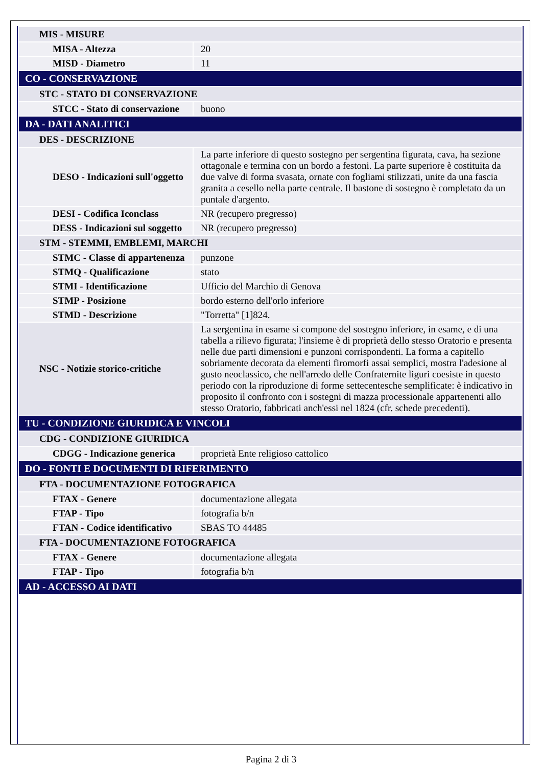| MIS - MISURE | |
| MISA - Altezza | 20 |
| MISD - Diametro | 11 |
| CO - CONSERVAZIONE | |
| STC - STATO DI CONSERVAZIONE | |
| STCC - Stato di conservazione | buono |
| DA - DATI ANALITICI | |
| DES - DESCRIZIONE | |
| DESO - Indicazioni sull'oggetto | La parte inferiore di questo sostegno per sergentina figurata, cava, ha sezione ottagonale e termina con un bordo a festoni. La parte superiore è costituita da due valve di forma svasata, ornate con fogliami stilizzati, unite da una fascia granita a cesello nella parte centrale. Il bastone di sostegno è completato da un puntale d'argento. |
| DESI - Codifica Iconclass | NR (recupero pregresso) |
| DESS - Indicazioni sul soggetto | NR (recupero pregresso) |
| STM - STEMMI, EMBLEMI, MARCHI | |
| STMC - Classe di appartenenza | punzone |
| STMQ - Qualificazione | stato |
| STMI - Identificazione | Ufficio del Marchio di Genova |
| STMP - Posizione | bordo esterno dell'orlo inferiore |
| STMD - Descrizione | "Torretta" [1]824. |
| NSC - Notizie storico-critiche | La sergentina in esame si compone del sostegno inferiore, in esame, e di una tabella a rilievo figurata; l'insieme è di proprietà dello stesso Oratorio e presenta nelle due parti dimensioni e punzoni corrispondenti. La forma a capitello sobriamente decorata da elementi firomorfi assai semplici, mostra l'adesione al gusto neoclassico, che nell'arredo delle Confraternite liguri coesiste in questo periodo con la riproduzione di forme settecentesche semplificate: è indicativo in proposito il confronto con i sostegni di mazza processionale appartenenti allo stesso Oratorio, fabbricati anch'essi nel 1824 (cfr. schede precedenti). |
| TU - CONDIZIONE GIURIDICA E VINCOLI | |
| CDG - CONDIZIONE GIURIDICA | |
| CDGG - Indicazione generica | proprietà Ente religioso cattolico |
| DO - FONTI E DOCUMENTI DI RIFERIMENTO | |
| FTA - DOCUMENTAZIONE FOTOGRAFICA | |
| FTAX - Genere | documentazione allegata |
| FTAP - Tipo | fotografia b/n |
| FTAN - Codice identificativo | SBAS TO 44485 |
| FTA - DOCUMENTAZIONE FOTOGRAFICA | |
| FTAX - Genere | documentazione allegata |
| FTAP - Tipo | fotografia b/n |
| AD - ACCESSO AI DATI | |
Pagina 2 di 3